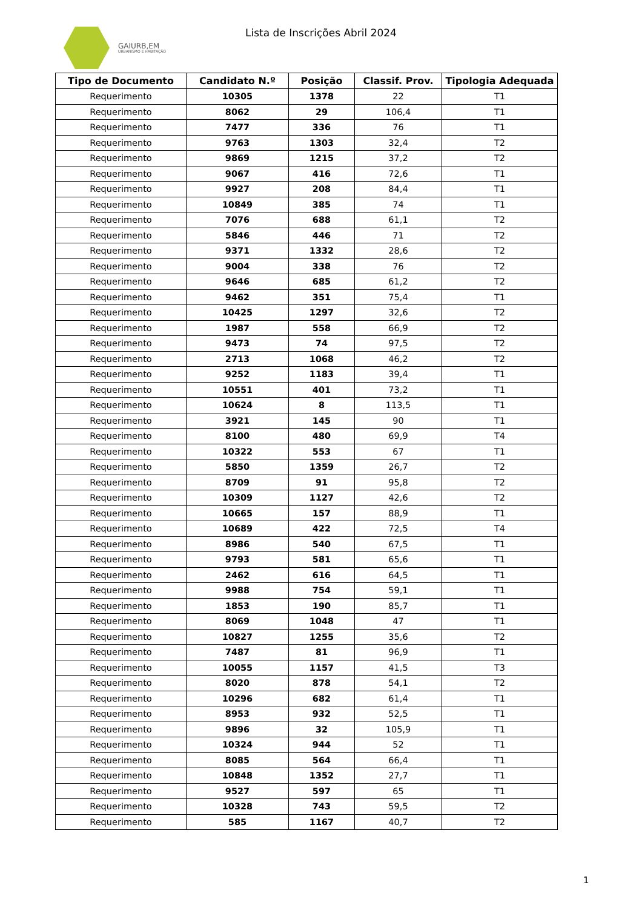GAIURB,EM
URBANISMO E HABITAÇÃO
Lista de Inscrições Abril 2024
| Tipo de Documento | Candidato N.º | Posição | Classif. Prov. | Tipologia Adequada |
| --- | --- | --- | --- | --- |
| Requerimento | 10305 | 1378 | 22 | T1 |
| Requerimento | 8062 | 29 | 106,4 | T1 |
| Requerimento | 7477 | 336 | 76 | T1 |
| Requerimento | 9763 | 1303 | 32,4 | T2 |
| Requerimento | 9869 | 1215 | 37,2 | T2 |
| Requerimento | 9067 | 416 | 72,6 | T1 |
| Requerimento | 9927 | 208 | 84,4 | T1 |
| Requerimento | 10849 | 385 | 74 | T1 |
| Requerimento | 7076 | 688 | 61,1 | T2 |
| Requerimento | 5846 | 446 | 71 | T2 |
| Requerimento | 9371 | 1332 | 28,6 | T2 |
| Requerimento | 9004 | 338 | 76 | T2 |
| Requerimento | 9646 | 685 | 61,2 | T2 |
| Requerimento | 9462 | 351 | 75,4 | T1 |
| Requerimento | 10425 | 1297 | 32,6 | T2 |
| Requerimento | 1987 | 558 | 66,9 | T2 |
| Requerimento | 9473 | 74 | 97,5 | T2 |
| Requerimento | 2713 | 1068 | 46,2 | T2 |
| Requerimento | 9252 | 1183 | 39,4 | T1 |
| Requerimento | 10551 | 401 | 73,2 | T1 |
| Requerimento | 10624 | 8 | 113,5 | T1 |
| Requerimento | 3921 | 145 | 90 | T1 |
| Requerimento | 8100 | 480 | 69,9 | T4 |
| Requerimento | 10322 | 553 | 67 | T1 |
| Requerimento | 5850 | 1359 | 26,7 | T2 |
| Requerimento | 8709 | 91 | 95,8 | T2 |
| Requerimento | 10309 | 1127 | 42,6 | T2 |
| Requerimento | 10665 | 157 | 88,9 | T1 |
| Requerimento | 10689 | 422 | 72,5 | T4 |
| Requerimento | 8986 | 540 | 67,5 | T1 |
| Requerimento | 9793 | 581 | 65,6 | T1 |
| Requerimento | 2462 | 616 | 64,5 | T1 |
| Requerimento | 9988 | 754 | 59,1 | T1 |
| Requerimento | 1853 | 190 | 85,7 | T1 |
| Requerimento | 8069 | 1048 | 47 | T1 |
| Requerimento | 10827 | 1255 | 35,6 | T2 |
| Requerimento | 7487 | 81 | 96,9 | T1 |
| Requerimento | 10055 | 1157 | 41,5 | T3 |
| Requerimento | 8020 | 878 | 54,1 | T2 |
| Requerimento | 10296 | 682 | 61,4 | T1 |
| Requerimento | 8953 | 932 | 52,5 | T1 |
| Requerimento | 9896 | 32 | 105,9 | T1 |
| Requerimento | 10324 | 944 | 52 | T1 |
| Requerimento | 8085 | 564 | 66,4 | T1 |
| Requerimento | 10848 | 1352 | 27,7 | T1 |
| Requerimento | 9527 | 597 | 65 | T1 |
| Requerimento | 10328 | 743 | 59,5 | T2 |
| Requerimento | 585 | 1167 | 40,7 | T2 |
1